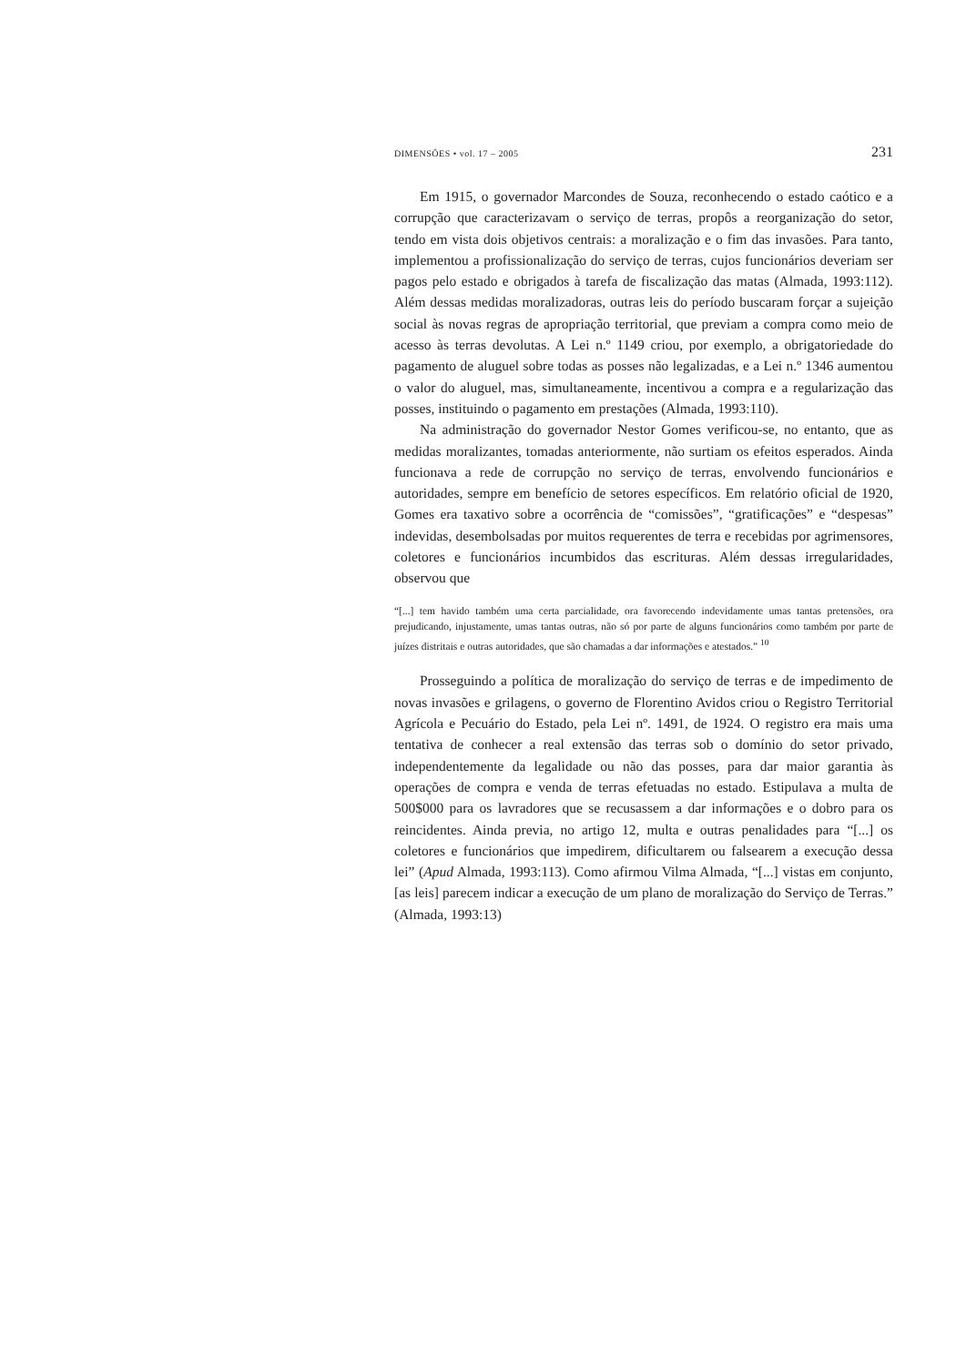DIMENSÕES • vol. 17 – 2005 231
Em 1915, o governador Marcondes de Souza, reconhecendo o estado caótico e a corrupção que caracterizavam o serviço de terras, propôs a reorganização do setor, tendo em vista dois objetivos centrais: a moralização e o fim das invasões. Para tanto, implementou a profissionalização do serviço de terras, cujos funcionários deveriam ser pagos pelo estado e obrigados à tarefa de fiscalização das matas (Almada, 1993:112). Além dessas medidas moralizadoras, outras leis do período buscaram forçar a sujeição social às novas regras de apropriação territorial, que previam a compra como meio de acesso às terras devolutas. A Lei n.º 1149 criou, por exemplo, a obrigatoriedade do pagamento de aluguel sobre todas as posses não legalizadas, e a Lei n.º 1346 aumentou o valor do aluguel, mas, simultaneamente, incentivou a compra e a regularização das posses, instituindo o pagamento em prestações (Almada, 1993:110).
Na administração do governador Nestor Gomes verificou-se, no entanto, que as medidas moralizantes, tomadas anteriormente, não surtiam os efeitos esperados. Ainda funcionava a rede de corrupção no serviço de terras, envolvendo funcionários e autoridades, sempre em benefício de setores específicos. Em relatório oficial de 1920, Gomes era taxativo sobre a ocorrência de “comissões”, “gratificações” e “despesas” indevidas, desembolsadas por muitos requerentes de terra e recebidas por agrimensores, coletores e funcionários incumbidos das escrituras. Além dessas irregularidades, observou que
“[...] tem havido também uma certa parcialidade, ora favorecendo indevidamente umas tantas pretensões, ora prejudicando, injustamente, umas tantas outras, não só por parte de alguns funcionários como também por parte de juízes distritais e outras autoridades, que são chamadas a dar informações e atestados.” <sup>10</sup>
Prosseguindo a política de moralização do serviço de terras e de impedimento de novas invasões e grilagens, o governo de Florentino Avidos criou o Registro Territorial Agrícola e Pecuário do Estado, pela Lei nº. 1491, de 1924. O registro era mais uma tentativa de conhecer a real extensão das terras sob o domínio do setor privado, independentemente da legalidade ou não das posses, para dar maior garantia às operações de compra e venda de terras efetuadas no estado. Estipulava a multa de 500$000 para os lavradores que se recusassem a dar informações e o dobro para os reincidentes. Ainda previa, no artigo 12, multa e outras penalidades para “[...] os coletores e funcionários que impedirem, dificultarem ou falsearem a execução dessa lei” (Apud Almada, 1993:113). Como afirmou Vilma Almada, “[...] vistas em conjunto, [as leis] parecem indicar a execução de um plano de moralização do Serviço de Terras.” (Almada, 1993:13)